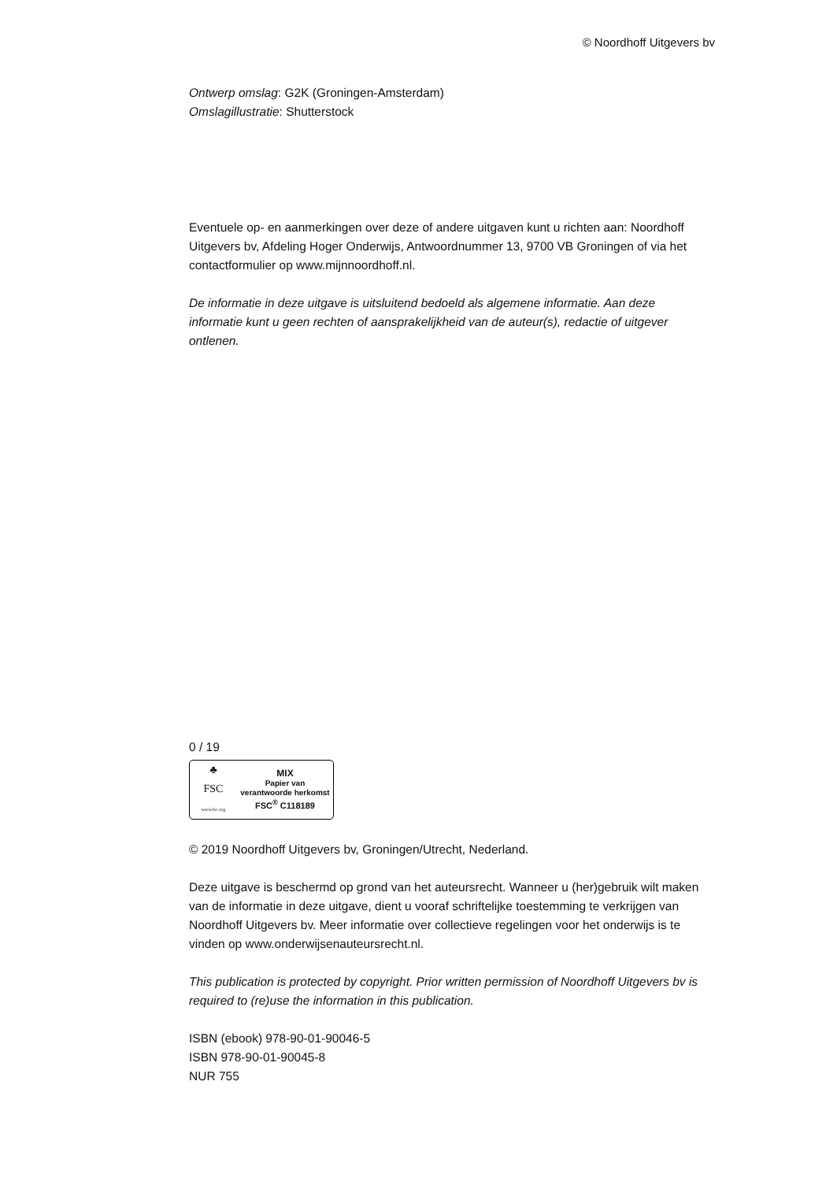© Noordhoff Uitgevers bv
Ontwerp omslag: G2K (Groningen-Amsterdam)
Omslagillustratie: Shutterstock
Eventuele op- en aanmerkingen over deze of andere uitgaven kunt u richten aan: Noordhoff Uitgevers bv, Afdeling Hoger Onderwijs, Antwoordnummer 13, 9700 VB Groningen of via het contactformulier op www.mijnnoordhoff.nl.
De informatie in deze uitgave is uitsluitend bedoeld als algemene informatie. Aan deze informatie kunt u geen rechten of aansprakelijkheid van de auteur(s), redactie of uitgever ontlenen.
0 / 19
♣
FSC
www.fsc.org
MIX
Papier van
verantwoorde herkomst
FSC<sup>®</sup> C118189
© 2019 Noordhoff Uitgevers bv, Groningen/Utrecht, Nederland.
Deze uitgave is beschermd op grond van het auteursrecht. Wanneer u (her)gebruik wilt maken van de informatie in deze uitgave, dient u vooraf schriftelijke toestemming te verkrijgen van Noordhoff Uitgevers bv. Meer informatie over collectieve regelingen voor het onderwijs is te vinden op www.onderwijsenauteursrecht.nl.
This publication is protected by copyright. Prior written permission of Noordhoff Uitgevers bv is required to (re)use the information in this publication.
ISBN (ebook) 978-90-01-90046-5
ISBN 978-90-01-90045-8
NUR 755